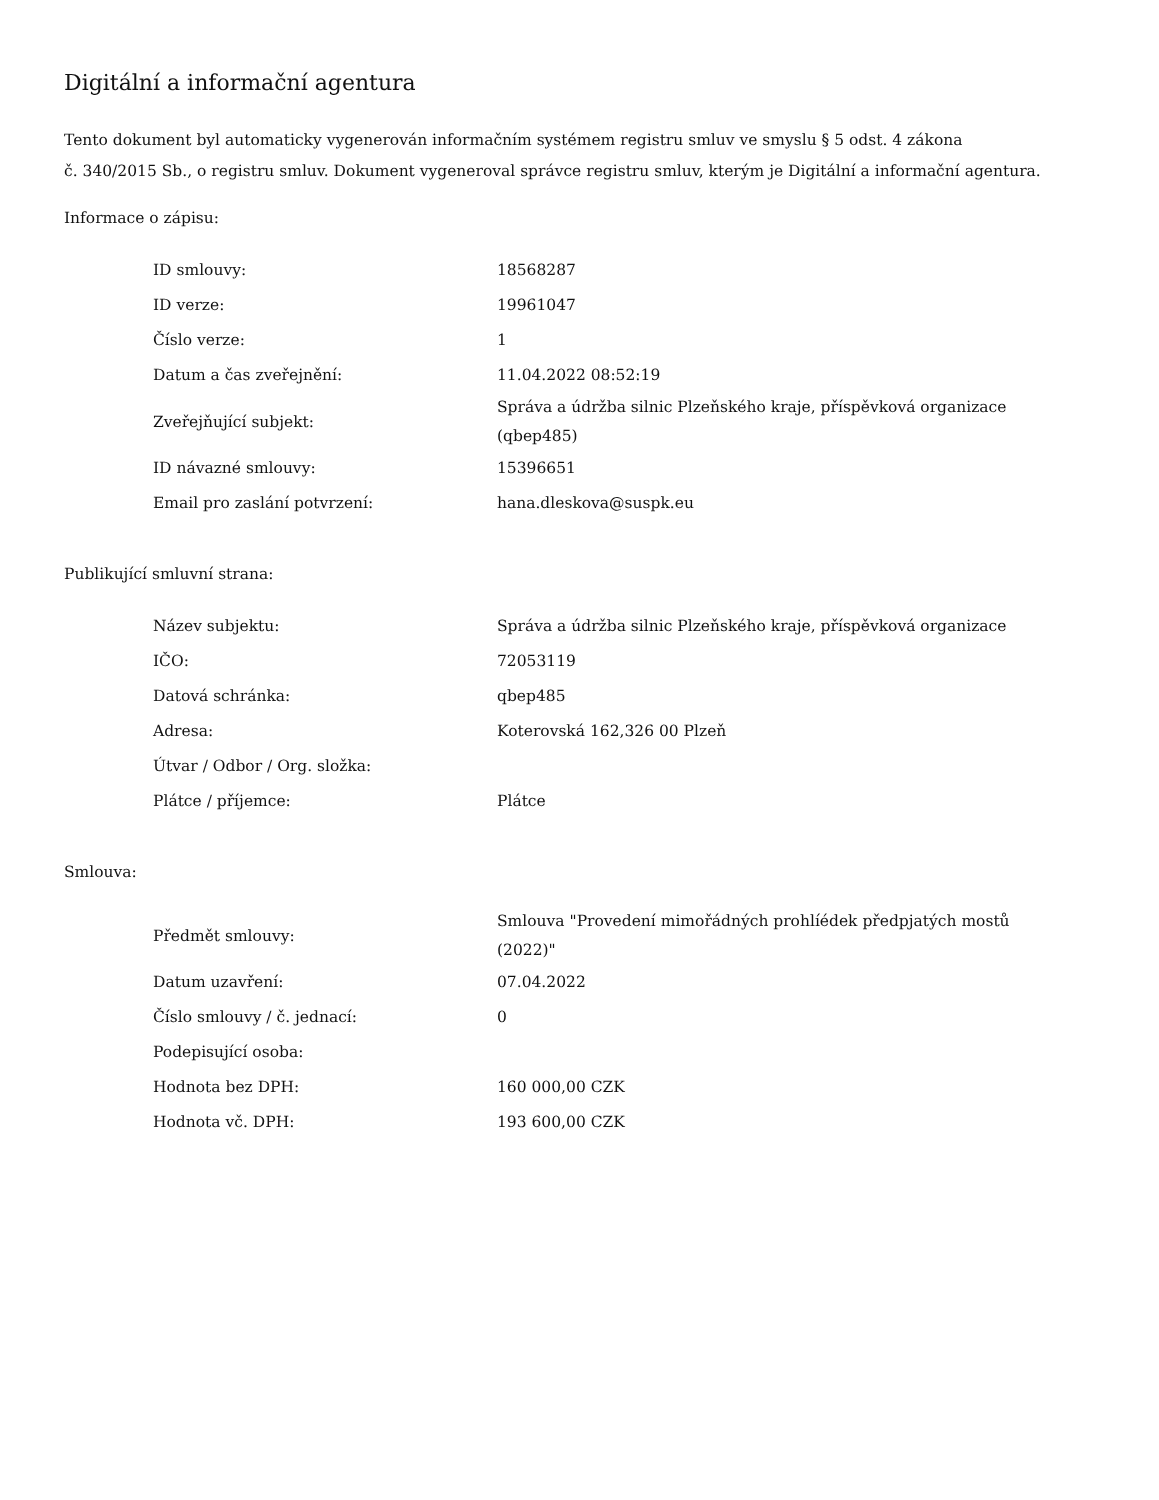Digitální a informační agentura
Tento dokument byl automaticky vygenerován informačním systémem registru smluv ve smyslu § 5 odst. 4 zákona
č. 340/2015 Sb., o registru smluv. Dokument vygeneroval správce registru smluv, kterým je Digitální a informační agentura.
Informace o zápisu:
| ID smlouvy: | 18568287 |
| ID verze: | 19961047 |
| Číslo verze: | 1 |
| Datum a čas zveřejnění: | 11.04.2022 08:52:19 |
| Zveřejňující subjekt: | Správa a údržba silnic Plzeňského kraje, příspěvková organizace (qbep485) |
| ID návazné smlouvy: | 15396651 |
| Email pro zaslání potvrzení: | hana.dleskova@suspk.eu |
Publikující smluvní strana:
| Název subjektu: | Správa a údržba silnic Plzeňského kraje, příspěvková organizace |
| IČO: | 72053119 |
| Datová schránka: | qbep485 |
| Adresa: | Koterovská 162,326 00 Plzeň |
| Útvar / Odbor / Org. složka: | |
| Plátce / příjemce: | Plátce |
Smlouva:
| Předmět smlouvy: | Smlouva "Provedení mimořádných prohlíédek předpjatých mostů (2022)" |
| Datum uzavření: | 07.04.2022 |
| Číslo smlouvy / č. jednací: | 0 |
| Podepisující osoba: | |
| Hodnota bez DPH: | 160 000,00 CZK |
| Hodnota vč. DPH: | 193 600,00 CZK |